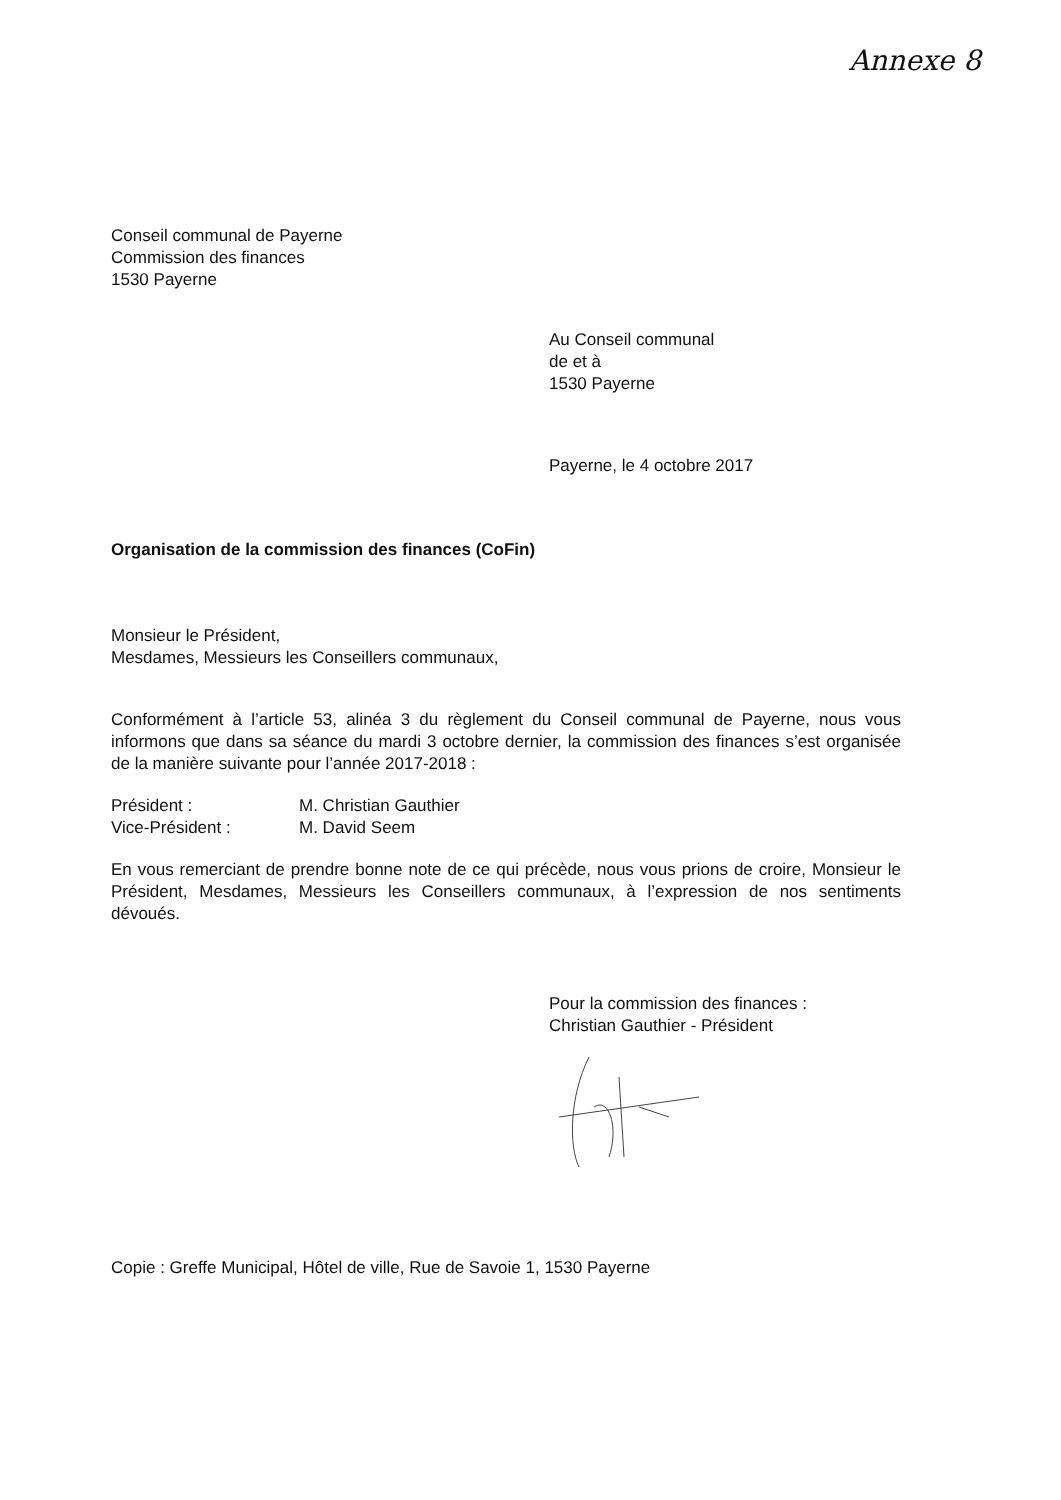Annexe 8
Conseil communal de Payerne
Commission des finances
1530 Payerne
Au Conseil communal
de et à
1530 Payerne
Payerne, le 4 octobre 2017
Organisation de la commission des finances (CoFin)
Monsieur le Président,
Mesdames, Messieurs les Conseillers communaux,
Conformément à l’article 53, alinéa 3 du règlement du Conseil communal de Payerne, nous vous informons que dans sa séance du mardi 3 octobre dernier, la commission des finances s’est organisée de la manière suivante pour l’année 2017-2018 :
Président : M. Christian Gauthier
Vice-Président : M. David Seem
En vous remerciant de prendre bonne note de ce qui précède, nous vous prions de croire, Monsieur le Président, Mesdames, Messieurs les Conseillers communaux, à l’expression de nos sentiments dévoués.
Pour la commission des finances :
Christian Gauthier - Président
Copie : Greffe Municipal, Hôtel de ville, Rue de Savoie 1, 1530 Payerne